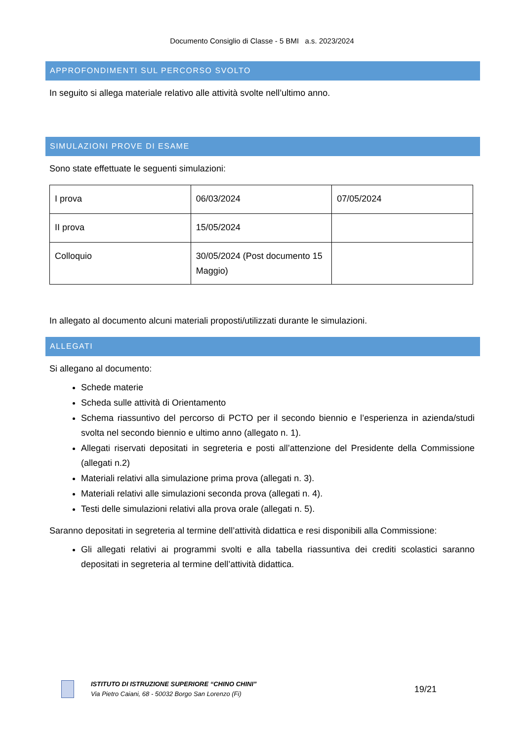Documento Consiglio di Classe - 5 BMI a.s. 2023/2024
APPROFONDIMENTI SUL PERCORSO SVOLTO
In seguito si allega materiale relativo alle attività svolte nell’ultimo anno.
SIMULAZIONI PROVE DI ESAME
Sono state effettuate le seguenti simulazioni:
| I prova | 06/03/2024 | 07/05/2024 |
| II prova | 15/05/2024 | |
| Colloquio | 30/05/2024 (Post documento 15 Maggio) | |
In allegato al documento alcuni materiali proposti/utilizzati durante le simulazioni.
ALLEGATI
Si allegano al documento:
Schede materie
Scheda sulle attività di Orientamento
Schema riassuntivo del percorso di PCTO per il secondo biennio e l’esperienza in azienda/studi svolta nel secondo biennio e ultimo anno (allegato n. 1).
Allegati riservati depositati in segreteria e posti all’attenzione del Presidente della Commissione (allegati n.2)
Materiali relativi alla simulazione prima prova (allegati n. 3).
Materiali relativi alle simulazioni seconda prova (allegati n. 4).
Testi delle simulazioni relativi alla prova orale (allegati n. 5).
Saranno depositati in segreteria al termine dell’attività didattica e resi disponibili alla Commissione:
Gli allegati relativi ai programmi svolti e alla tabella riassuntiva dei crediti scolastici saranno depositati in segreteria al termine dell’attività didattica.
ISTITUTO DI ISTRUZIONE SUPERIORE “CHINO CHINI”
Via Pietro Caiani, 68 - 50032 Borgo San Lorenzo (Fi)
19/21